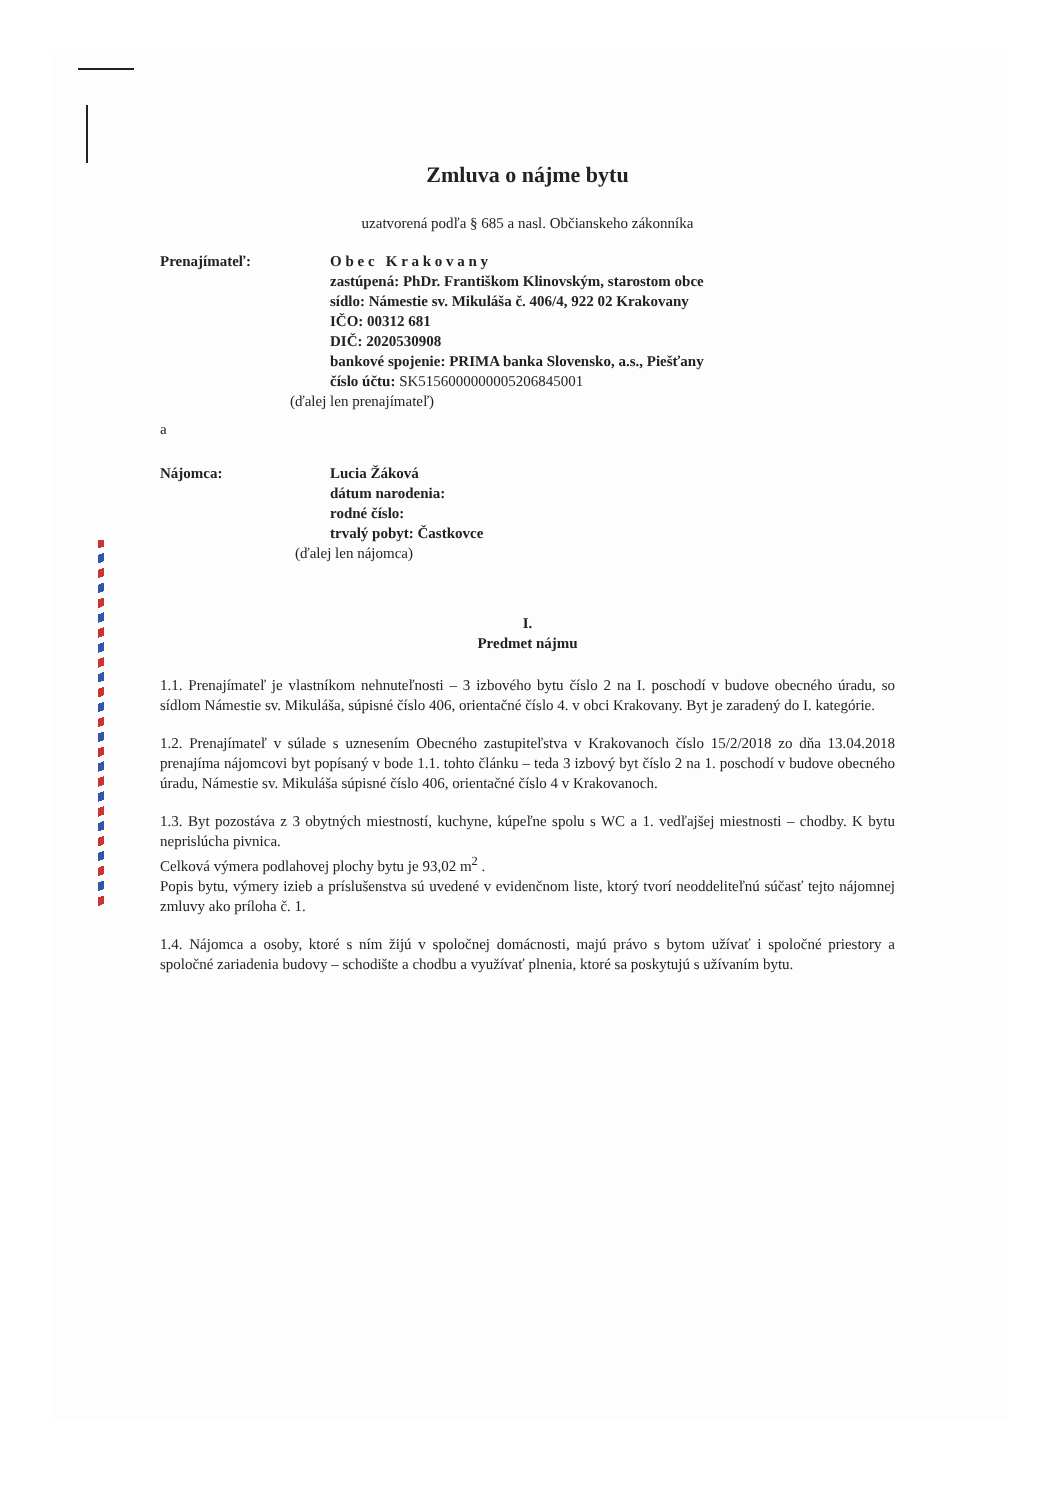Zmluva o nájme bytu
uzatvorená podľa § 685 a nasl. Občianskeho zákonníka
Prenajímateľ: O b e c K r a k o v a n y
zastúpená: PhDr. Františkom Klinovským, starostom obce
sídlo: Námestie sv. Mikuláša č. 406/4, 922 02 Krakovany
IČO: 00312 681
DIČ: 2020530908
bankové spojenie: PRIMA banka Slovensko, a.s., Piešťany
číslo účtu: SK5156000000005206845001
(ďalej len prenajímateľ)
a
Nájomca: Lucia Žáková
dátum narodenia:
rodné číslo:
trvalý pobyt: Častkovce
(ďalej len nájomca)
I.
Predmet nájmu
1.1. Prenajímateľ je vlastníkom nehnuteľnosti – 3 izbového bytu číslo 2 na I. poschodí v budove obecného úradu, so sídlom Námestie sv. Mikuláša, súpisné číslo 406, orientačné číslo 4. v obci Krakovany. Byt je zaradený do I. kategórie.
1.2. Prenajímateľ v súlade s uznesením Obecného zastupiteľstva v Krakovanoch číslo 15/2/2018 zo dňa 13.04.2018 prenajíma nájomcovi byt popísaný v bode 1.1. tohto článku – teda 3 izbový byt číslo 2 na 1. poschodí v budove obecného úradu, Námestie sv. Mikuláša súpisné číslo 406, orientačné číslo 4 v Krakovanoch.
1.3. Byt pozostáva z 3 obytných miestností, kuchyne, kúpeľne spolu s WC a 1. vedľajšej miestnosti – chodby. K bytu neprislúcha pivnica.
Celková výmera podlahovej plochy bytu je 93,02 m<sup>2</sup> .
Popis bytu, výmery izieb a príslušenstva sú uvedené v evidenčnom liste, ktorý tvorí neoddeliteľnú súčasť tejto nájomnej zmluvy ako príloha č. 1.
1.4. Nájomca a osoby, ktoré s ním žijú v spoločnej domácnosti, majú právo s bytom užívať i spoločné priestory a spoločné zariadenia budovy – schodište a chodbu a využívať plnenia, ktoré sa poskytujú s užívaním bytu.